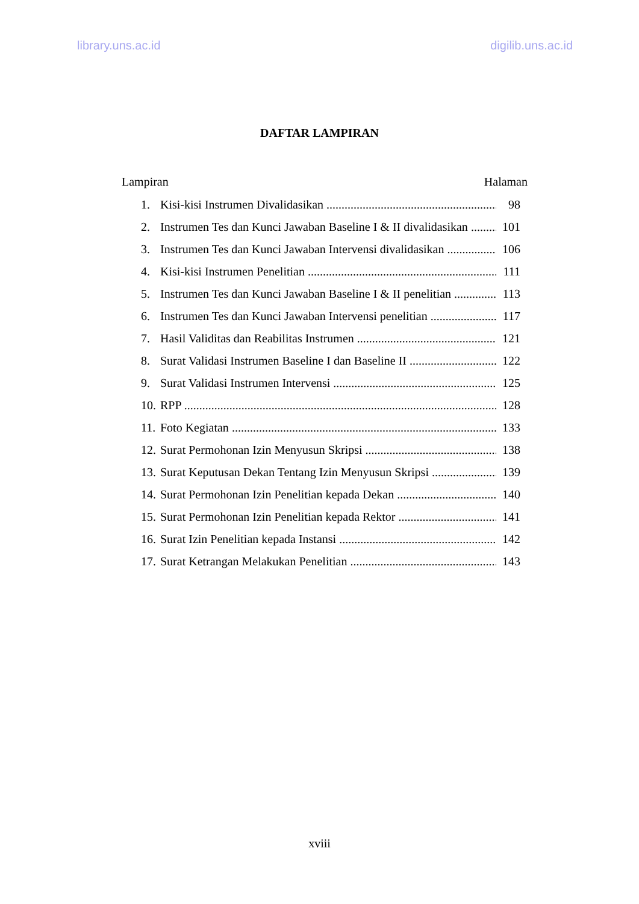library.uns.ac.id digilib.uns.ac.id
DAFTAR LAMPIRAN
Lampiran Halaman
1. Kisi-kisi Instrumen Divalidasikan 98
2. Instrumen Tes dan Kunci Jawaban Baseline I & II divalidasikan 101
3. Instrumen Tes dan Kunci Jawaban Intervensi divalidasikan 106
4. Kisi-kisi Instrumen Penelitian 111
5. Instrumen Tes dan Kunci Jawaban Baseline I & II penelitian 113
6. Instrumen Tes dan Kunci Jawaban Intervensi penelitian 117
7. Hasil Validitas dan Reabilitas Instrumen 121
8. Surat Validasi Instrumen Baseline I dan Baseline II 122
9. Surat Validasi Instrumen Intervensi 125
10. RPP 128
11. Foto Kegiatan 133
12. Surat Permohonan Izin Menyusun Skripsi 138
13. Surat Keputusan Dekan Tentang Izin Menyusun Skripsi 139
14. Surat Permohonan Izin Penelitian kepada Dekan 140
15. Surat Permohonan Izin Penelitian kepada Rektor 141
16. Surat Izin Penelitian kepada Instansi 142
17. Surat Ketrangan Melakukan Penelitian 143
xviii